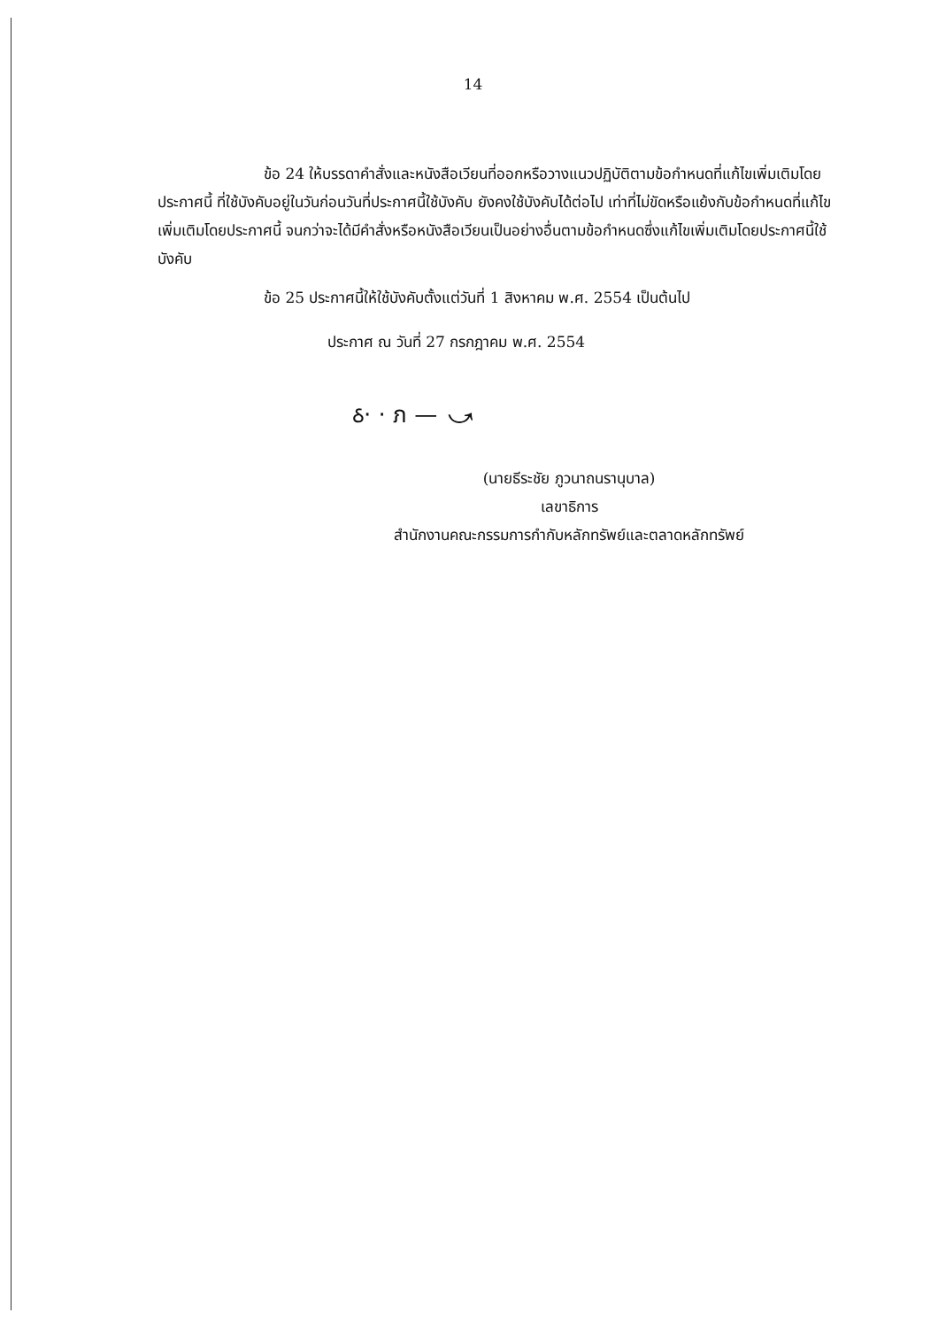14
ข้อ 24 ให้บรรดาคำสั่งและหนังสือเวียนที่ออกหรือวางแนวปฏิบัติตามข้อกำหนดที่แก้ไขเพิ่มเติมโดยประกาศนี้ ที่ใช้บังคับอยู่ในวันก่อนวันที่ประกาศนี้ใช้บังคับ ยังคงใช้บังคับได้ต่อไป เท่าที่ไม่ขัดหรือแย้งกับข้อกำหนดที่แก้ไขเพิ่มเติมโดยประกาศนี้ จนกว่าจะได้มีคำสั่งหรือหนังสือเวียนเป็นอย่างอื่นตามข้อกำหนดซึ่งแก้ไขเพิ่มเติมโดยประกาศนี้ใช้บังคับ
ข้อ 25 ประกาศนี้ให้ใช้บังคับตั้งแต่วันที่ 1 สิงหาคม พ.ศ. 2554 เป็นต้นไป
ประกาศ ณ วันที่ 27 กรกฎาคม พ.ศ. 2554
ઠ· · ภ — ⤻
(นายธีระชัย ภูวนาถนรานุบาล)
เลขาธิการ
สำนักงานคณะกรรมการกำกับหลักทรัพย์และตลาดหลักทรัพย์